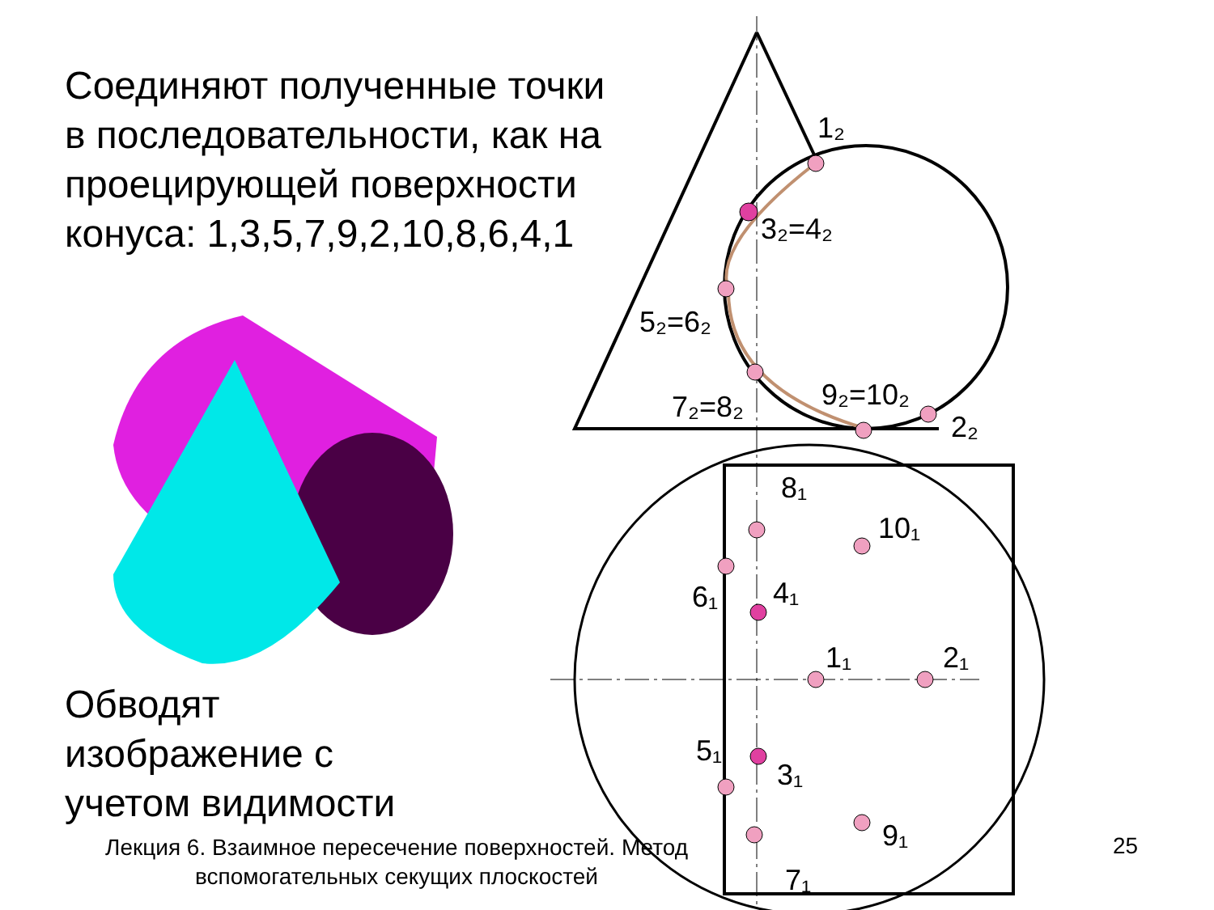1₂
3₂=4₂
5₂=6₂
7₂=8₂
9₂=10₂
2₂
8₁
10₁
6₁
4₁
1₁
2₁
5₁
3₁
9₁
7₁
Соединяют полученные точки в последовательности, как на проецирующей поверхности конуса: 1,3,5,7,9,2,10,8,6,4,1
Обводят
изображение с
учетом видимости
Лекция 6. Взаимное пересечение поверхностей. Метод вспомогательных секущих плоскостей
25